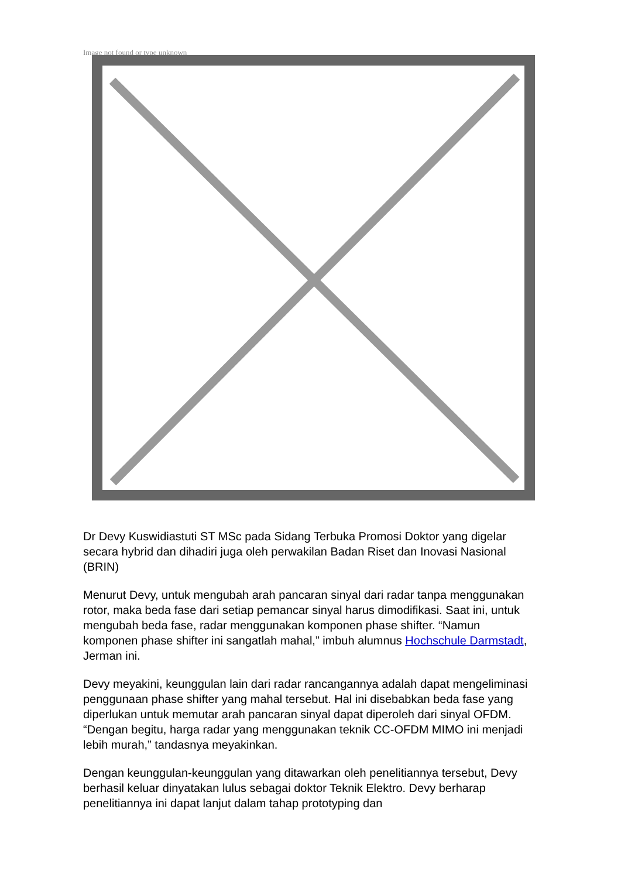Image not found or type unknown
Dr Devy Kuswidiastuti ST MSc pada Sidang Terbuka Promosi Doktor yang digelar secara hybrid dan dihadiri juga oleh perwakilan Badan Riset dan Inovasi Nasional (BRIN)
Menurut Devy, untuk mengubah arah pancaran sinyal dari radar tanpa menggunakan rotor, maka beda fase dari setiap pemancar sinyal harus dimodifikasi. Saat ini, untuk mengubah beda fase, radar menggunakan komponen phase shifter. “Namun komponen phase shifter ini sangatlah mahal,” imbuh alumnus Hochschule Darmstadt, Jerman ini.
Devy meyakini, keunggulan lain dari radar rancangannya adalah dapat mengeliminasi penggunaan phase shifter yang mahal tersebut. Hal ini disebabkan beda fase yang diperlukan untuk memutar arah pancaran sinyal dapat diperoleh dari sinyal OFDM. “Dengan begitu, harga radar yang menggunakan teknik CC-OFDM MIMO ini menjadi lebih murah,” tandasnya meyakinkan.
Dengan keunggulan-keunggulan yang ditawarkan oleh penelitiannya tersebut, Devy berhasil keluar dinyatakan lulus sebagai doktor Teknik Elektro. Devy berharap penelitiannya ini dapat lanjut dalam tahap prototyping dan